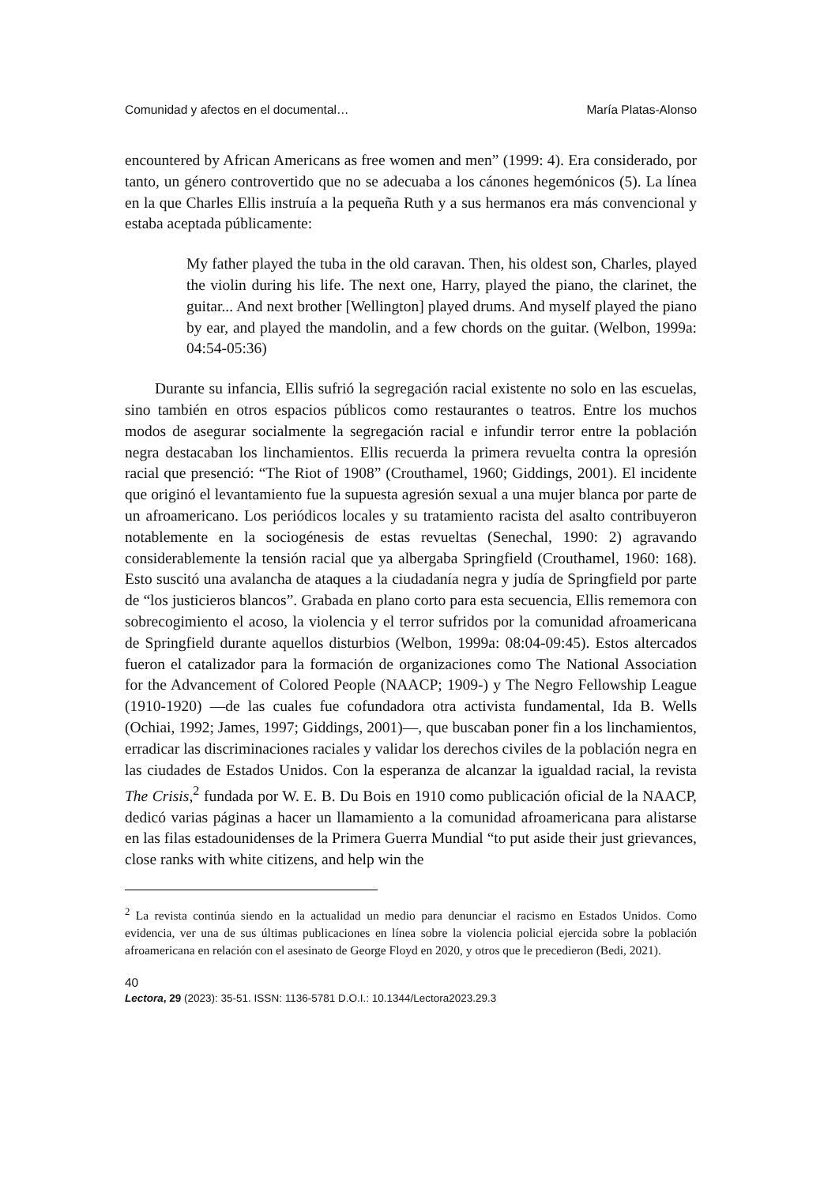Comunidad y afectos en el documental… María Platas-Alonso
encountered by African Americans as free women and men” (1999: 4). Era considerado, por tanto, un género controvertido que no se adecuaba a los cánones hegemónicos (5). La línea en la que Charles Ellis instruía a la pequeña Ruth y a sus hermanos era más convencional y estaba aceptada públicamente:
My father played the tuba in the old caravan. Then, his oldest son, Charles, played the violin during his life. The next one, Harry, played the piano, the clarinet, the guitar... And next brother [Wellington] played drums. And myself played the piano by ear, and played the mandolin, and a few chords on the guitar. (Welbon, 1999a: 04:54-05:36)
Durante su infancia, Ellis sufrió la segregación racial existente no solo en las escuelas, sino también en otros espacios públicos como restaurantes o teatros. Entre los muchos modos de asegurar socialmente la segregación racial e infundir terror entre la población negra destacaban los linchamientos. Ellis recuerda la primera revuelta contra la opresión racial que presenció: “The Riot of 1908” (Crouthamel, 1960; Giddings, 2001). El incidente que originó el levantamiento fue la supuesta agresión sexual a una mujer blanca por parte de un afroamericano. Los periódicos locales y su tratamiento racista del asalto contribuyeron notablemente en la sociogénesis de estas revueltas (Senechal, 1990: 2) agravando considerablemente la tensión racial que ya albergaba Springfield (Crouthamel, 1960: 168). Esto suscitó una avalancha de ataques a la ciudadanía negra y judía de Springfield por parte de “los justicieros blancos”. Grabada en plano corto para esta secuencia, Ellis rememora con sobrecogimiento el acoso, la violencia y el terror sufridos por la comunidad afroamericana de Springfield durante aquellos disturbios (Welbon, 1999a: 08:04-09:45). Estos altercados fueron el catalizador para la formación de organizaciones como The National Association for the Advancement of Colored People (NAACP; 1909-) y The Negro Fellowship League (1910-1920) —de las cuales fue cofundadora otra activista fundamental, Ida B. Wells (Ochiai, 1992; James, 1997; Giddings, 2001)—, que buscaban poner fin a los linchamientos, erradicar las discriminaciones raciales y validar los derechos civiles de la población negra en las ciudades de Estados Unidos. Con la esperanza de alcanzar la igualdad racial, la revista The Crisis,<sup>2</sup> fundada por W. E. B. Du Bois en 1910 como publicación oficial de la NAACP, dedicó varias páginas a hacer un llamamiento a la comunidad afroamericana para alistarse en las filas estadounidenses de la Primera Guerra Mundial “to put aside their just grievances, close ranks with white citizens, and help win the
<sup>2</sup> La revista continúa siendo en la actualidad un medio para denunciar el racismo en Estados Unidos. Como evidencia, ver una de sus últimas publicaciones en línea sobre la violencia policial ejercida sobre la población afroamericana en relación con el asesinato de George Floyd en 2020, y otros que le precedieron (Bedi, 2021).
40
Lectora, 29 (2023): 35-51. ISSN: 1136-5781 D.O.I.: 10.1344/Lectora2023.29.3